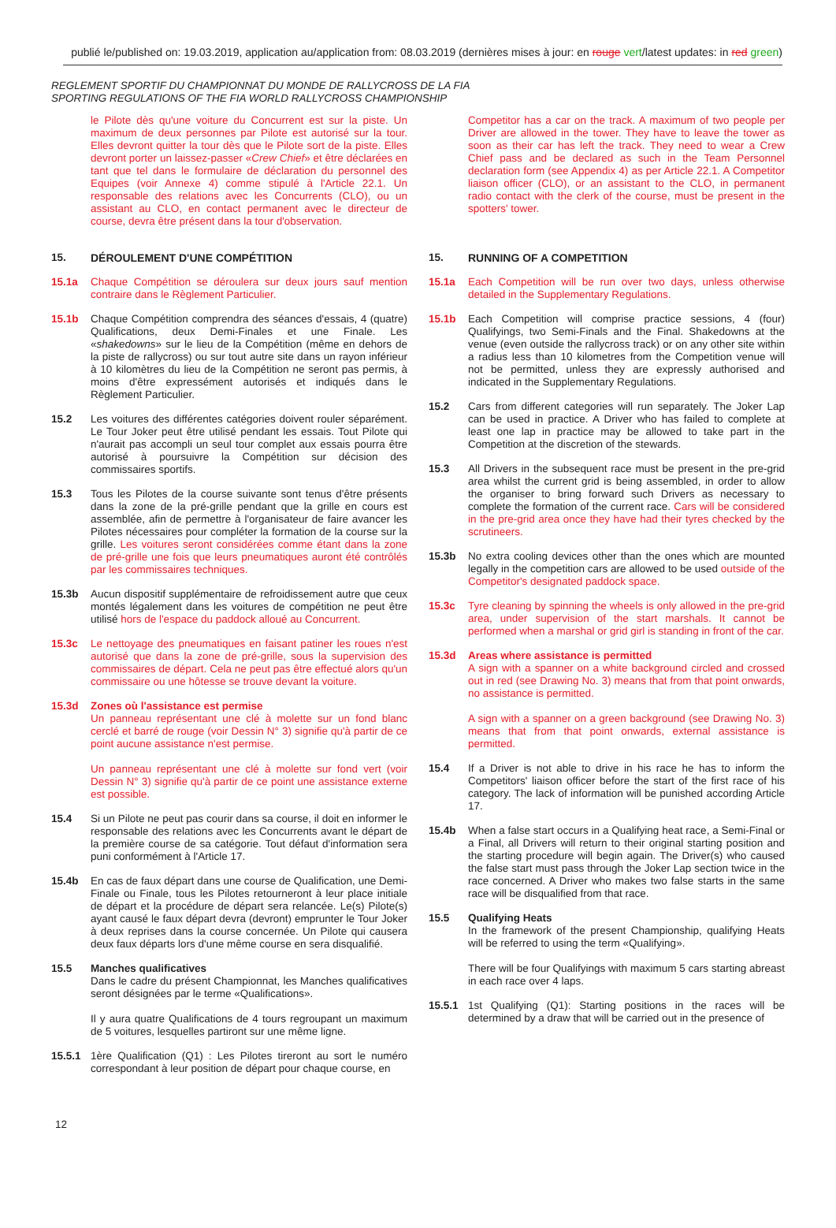publié le/published on: 19.03.2019, application au/application from: 08.03.2019 (dernières mises à jour: en rouge vert/latest updates: in red green)
REGLEMENT SPORTIF DU CHAMPIONNAT DU MONDE DE RALLYCROSS DE LA FIA
SPORTING REGULATIONS OF THE FIA WORLD RALLYCROSS CHAMPIONSHIP
le Pilote dès qu'une voiture du Concurrent est sur la piste. Un maximum de deux personnes par Pilote est autorisé sur la tour. Elles devront quitter la tour dès que le Pilote sort de la piste. Elles devront porter un laissez-passer «Crew Chief» et être déclarées en tant que tel dans le formulaire de déclaration du personnel des Equipes (voir Annexe 4) comme stipulé à l'Article 22.1. Un responsable des relations avec les Concurrents (CLO), ou un assistant au CLO, en contact permanent avec le directeur de course, devra être présent dans la tour d'observation.
15. DÉROULEMENT D'UNE COMPÉTITION
15.1a Chaque Compétition se déroulera sur deux jours sauf mention contraire dans le Règlement Particulier.
15.1b Chaque Compétition comprendra des séances d'essais, 4 (quatre) Qualifications, deux Demi-Finales et une Finale. Les «shakedowns» sur le lieu de la Compétition (même en dehors de la piste de rallycross) ou sur tout autre site dans un rayon inférieur à 10 kilomètres du lieu de la Compétition ne seront pas permis, à moins d'être expressément autorisés et indiqués dans le Règlement Particulier.
15.2 Les voitures des différentes catégories doivent rouler séparément. Le Tour Joker peut être utilisé pendant les essais. Tout Pilote qui n'aurait pas accompli un seul tour complet aux essais pourra être autorisé à poursuivre la Compétition sur décision des commissaires sportifs.
15.3 Tous les Pilotes de la course suivante sont tenus d'être présents dans la zone de la pré-grille pendant que la grille en cours est assemblée, afin de permettre à l'organisateur de faire avancer les Pilotes nécessaires pour compléter la formation de la course sur la grille. Les voitures seront considérées comme étant dans la zone de pré-grille une fois que leurs pneumatiques auront été contrôlés par les commissaires techniques.
15.3b Aucun dispositif supplémentaire de refroidissement autre que ceux montés légalement dans les voitures de compétition ne peut être utilisé hors de l'espace du paddock alloué au Concurrent.
15.3c Le nettoyage des pneumatiques en faisant patiner les roues n'est autorisé que dans la zone de pré-grille, sous la supervision des commissaires de départ. Cela ne peut pas être effectué alors qu'un commissaire ou une hôtesse se trouve devant la voiture.
15.3d Zones où l'assistance est permise
Un panneau représentant une clé à molette sur un fond blanc cerclé et barré de rouge (voir Dessin N° 3) signifie qu'à partir de ce point aucune assistance n'est permise.
Un panneau représentant une clé à molette sur fond vert (voir Dessin N° 3) signifie qu'à partir de ce point une assistance externe est possible.
15.4 Si un Pilote ne peut pas courir dans sa course, il doit en informer le responsable des relations avec les Concurrents avant le départ de la première course de sa catégorie. Tout défaut d'information sera puni conformément à l'Article 17.
15.4b En cas de faux départ dans une course de Qualification, une Demi-Finale ou Finale, tous les Pilotes retourneront à leur place initiale de départ et la procédure de départ sera relancée. Le(s) Pilote(s) ayant causé le faux départ devra (devront) emprunter le Tour Joker à deux reprises dans la course concernée. Un Pilote qui causera deux faux départs lors d'une même course en sera disqualifié.
15.5 Manches qualificatives
Dans le cadre du présent Championnat, les Manches qualificatives seront désignées par le terme «Qualifications».
Il y aura quatre Qualifications de 4 tours regroupant un maximum de 5 voitures, lesquelles partiront sur une même ligne.
15.5.1 1ère Qualification (Q1) : Les Pilotes tireront au sort le numéro correspondant à leur position de départ pour chaque course, en
Competitor has a car on the track. A maximum of two people per Driver are allowed in the tower. They have to leave the tower as soon as their car has left the track. They need to wear a Crew Chief pass and be declared as such in the Team Personnel declaration form (see Appendix 4) as per Article 22.1. A Competitor liaison officer (CLO), or an assistant to the CLO, in permanent radio contact with the clerk of the course, must be present in the spotters' tower.
15. RUNNING OF A COMPETITION
15.1a Each Competition will be run over two days, unless otherwise detailed in the Supplementary Regulations.
15.1b Each Competition will comprise practice sessions, 4 (four) Qualifyings, two Semi-Finals and the Final. Shakedowns at the venue (even outside the rallycross track) or on any other site within a radius less than 10 kilometres from the Competition venue will not be permitted, unless they are expressly authorised and indicated in the Supplementary Regulations.
15.2 Cars from different categories will run separately. The Joker Lap can be used in practice. A Driver who has failed to complete at least one lap in practice may be allowed to take part in the Competition at the discretion of the stewards.
15.3 All Drivers in the subsequent race must be present in the pre-grid area whilst the current grid is being assembled, in order to allow the organiser to bring forward such Drivers as necessary to complete the formation of the current race. Cars will be considered in the pre-grid area once they have had their tyres checked by the scrutineers.
15.3b No extra cooling devices other than the ones which are mounted legally in the competition cars are allowed to be used outside of the Competitor's designated paddock space.
15.3c Tyre cleaning by spinning the wheels is only allowed in the pre-grid area, under supervision of the start marshals. It cannot be performed when a marshal or grid girl is standing in front of the car.
15.3d Areas where assistance is permitted
A sign with a spanner on a white background circled and crossed out in red (see Drawing No. 3) means that from that point onwards, no assistance is permitted.
A sign with a spanner on a green background (see Drawing No. 3) means that from that point onwards, external assistance is permitted.
15.4 If a Driver is not able to drive in his race he has to inform the Competitors' liaison officer before the start of the first race of his category. The lack of information will be punished according Article 17.
15.4b When a false start occurs in a Qualifying heat race, a Semi-Final or a Final, all Drivers will return to their original starting position and the starting procedure will begin again. The Driver(s) who caused the false start must pass through the Joker Lap section twice in the race concerned. A Driver who makes two false starts in the same race will be disqualified from that race.
15.5 Qualifying Heats
In the framework of the present Championship, qualifying Heats will be referred to using the term «Qualifying».
There will be four Qualifyings with maximum 5 cars starting abreast in each race over 4 laps.
15.5.1 1st Qualifying (Q1): Starting positions in the races will be determined by a draw that will be carried out in the presence of
12